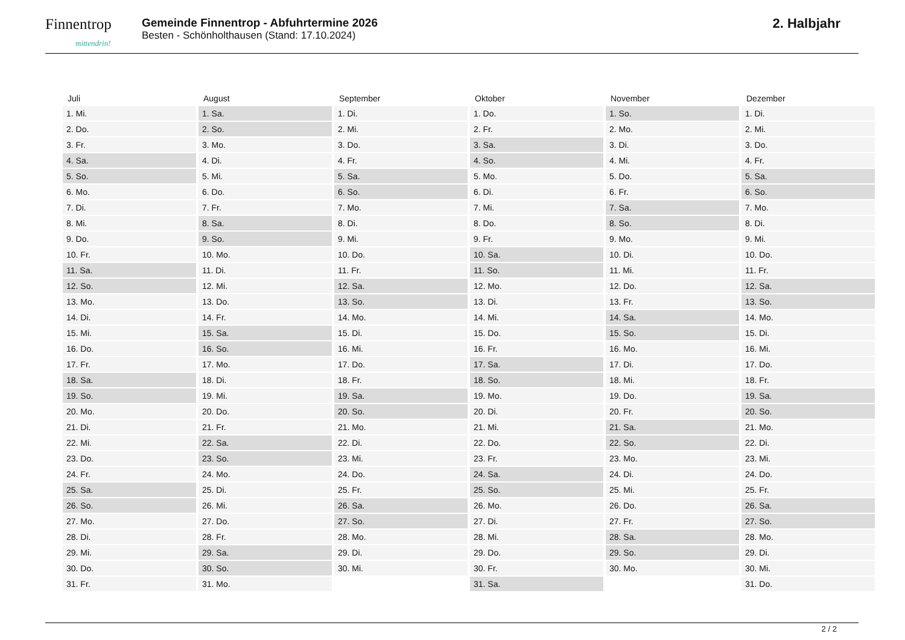Finnentrop
mittendrin!
Gemeinde Finnentrop - Abfuhrtermine 2026
Besten - Schönholthausen (Stand: 17.10.2024)
2. Halbjahr
| Juli | August | September | Oktober | November | Dezember |
| --- | --- | --- | --- | --- | --- |
| 1. Mi. | 1. Sa. | 1. Di. | 1. Do. | 1. So. | 1. Di. |
| 2. Do. | 2. So. | 2. Mi. | 2. Fr. | 2. Mo. | 2. Mi. |
| 3. Fr. | 3. Mo. | 3. Do. | 3. Sa. | 3. Di. | 3. Do. |
| 4. Sa. | 4. Di. | 4. Fr. | 4. So. | 4. Mi. | 4. Fr. |
| 5. So. | 5. Mi. | 5. Sa. | 5. Mo. | 5. Do. | 5. Sa. |
| 6. Mo. | 6. Do. | 6. So. | 6. Di. | 6. Fr. | 6. So. |
| 7. Di. | 7. Fr. | 7. Mo. | 7. Mi. | 7. Sa. | 7. Mo. |
| 8. Mi. | 8. Sa. | 8. Di. | 8. Do. | 8. So. | 8. Di. |
| 9. Do. | 9. So. | 9. Mi. | 9. Fr. | 9. Mo. | 9. Mi. |
| 10. Fr. | 10. Mo. | 10. Do. | 10. Sa. | 10. Di. | 10. Do. |
| 11. Sa. | 11. Di. | 11. Fr. | 11. So. | 11. Mi. | 11. Fr. |
| 12. So. | 12. Mi. | 12. Sa. | 12. Mo. | 12. Do. | 12. Sa. |
| 13. Mo. | 13. Do. | 13. So. | 13. Di. | 13. Fr. | 13. So. |
| 14. Di. | 14. Fr. | 14. Mo. | 14. Mi. | 14. Sa. | 14. Mo. |
| 15. Mi. | 15. Sa. | 15. Di. | 15. Do. | 15. So. | 15. Di. |
| 16. Do. | 16. So. | 16. Mi. | 16. Fr. | 16. Mo. | 16. Mi. |
| 17. Fr. | 17. Mo. | 17. Do. | 17. Sa. | 17. Di. | 17. Do. |
| 18. Sa. | 18. Di. | 18. Fr. | 18. So. | 18. Mi. | 18. Fr. |
| 19. So. | 19. Mi. | 19. Sa. | 19. Mo. | 19. Do. | 19. Sa. |
| 20. Mo. | 20. Do. | 20. So. | 20. Di. | 20. Fr. | 20. So. |
| 21. Di. | 21. Fr. | 21. Mo. | 21. Mi. | 21. Sa. | 21. Mo. |
| 22. Mi. | 22. Sa. | 22. Di. | 22. Do. | 22. So. | 22. Di. |
| 23. Do. | 23. So. | 23. Mi. | 23. Fr. | 23. Mo. | 23. Mi. |
| 24. Fr. | 24. Mo. | 24. Do. | 24. Sa. | 24. Di. | 24. Do. |
| 25. Sa. | 25. Di. | 25. Fr. | 25. So. | 25. Mi. | 25. Fr. |
| 26. So. | 26. Mi. | 26. Sa. | 26. Mo. | 26. Do. | 26. Sa. |
| 27. Mo. | 27. Do. | 27. So. | 27. Di. | 27. Fr. | 27. So. |
| 28. Di. | 28. Fr. | 28. Mo. | 28. Mi. | 28. Sa. | 28. Mo. |
| 29. Mi. | 29. Sa. | 29. Di. | 29. Do. | 29. So. | 29. Di. |
| 30. Do. | 30. So. | 30. Mi. | 30. Fr. | 30. Mo. | 30. Mi. |
| 31. Fr. | 31. Mo. | | 31. Sa. | | 31. Do. |
2 / 2